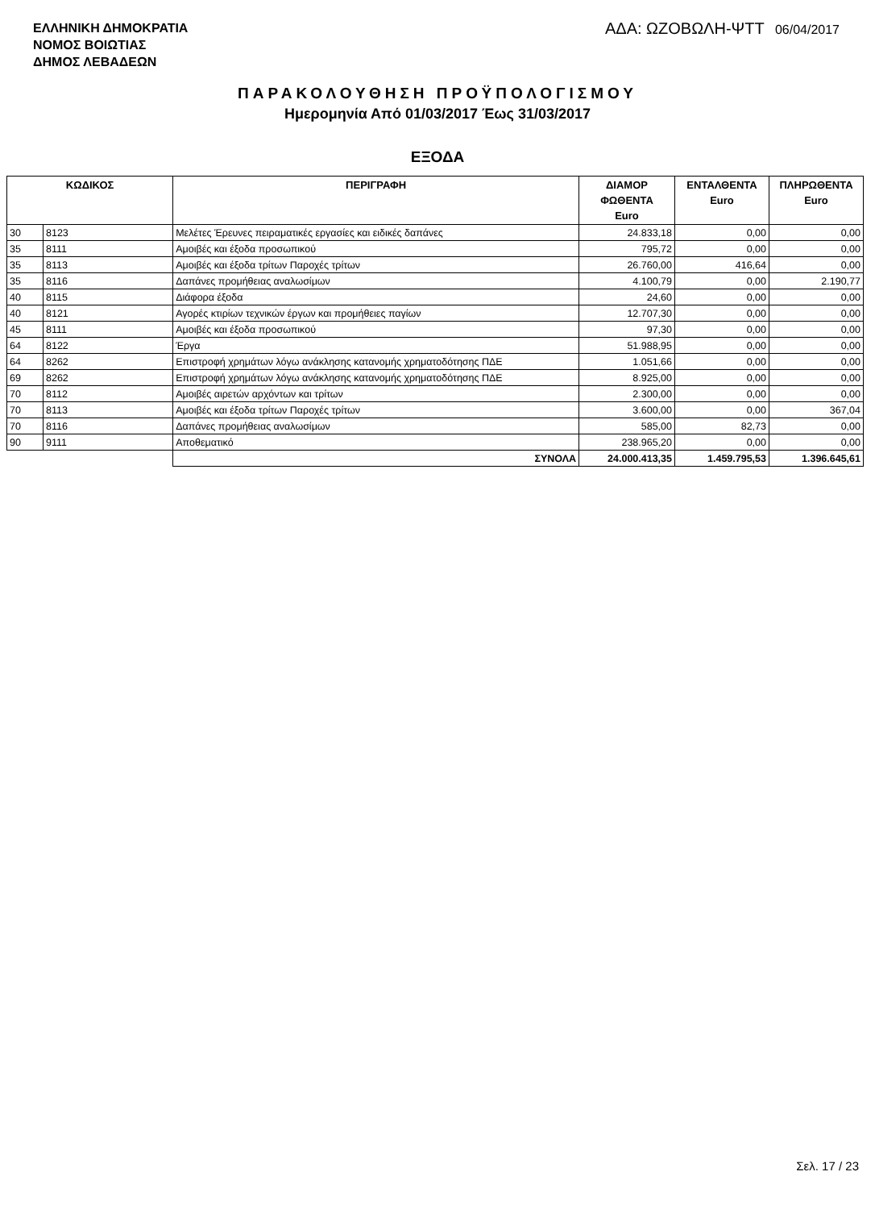ΕΛΛΗΝΙΚΗ ΔΗΜΟΚΡΑΤΙΑ
ΝΟΜΟΣ ΒΟΙΩΤΙΑΣ
ΔΗΜΟΣ ΛΕΒΑΔΕΩΝ
ΑΔΑ: ΩΖΟΒΩΛΗ-ΨΤΤ 06/04/2017
ΠΑΡΑΚΟΛΟΥΘΗΣΗ ΠΡΟΫΠΟΛΟΓΙΣΜΟΥ
Ημερομηνία Από 01/03/2017 Έως 31/03/2017
ΕΞΟΔΑ
| ΚΩΔΙΚΟΣ | | ΠΕΡΙΓΡΑΦΗ | ΔΙΑΜΟΡ ΦΩΘΕΝΤΑ Euro | ΕΝΤΑΛΘΕΝΤΑ Euro | ΠΛΗΡΩΘΕΝΤΑ Euro |
| --- | --- | --- | --- | --- | --- |
| 30 | 8123 | Μελέτες Έρευνες πειραματικές εργασίες και ειδικές δαπάνες | 24.833,18 | 0,00 | 0,00 |
| 35 | 8111 | Αμοιβές και έξοδα προσωπικού | 795,72 | 0,00 | 0,00 |
| 35 | 8113 | Αμοιβές και έξοδα τρίτων Παροχές τρίτων | 26.760,00 | 416,64 | 0,00 |
| 35 | 8116 | Δαπάνες προμήθειας αναλωσίμων | 4.100,79 | 0,00 | 2.190,77 |
| 40 | 8115 | Διάφορα έξοδα | 24,60 | 0,00 | 0,00 |
| 40 | 8121 | Αγορές κτιρίων τεχνικών έργων και προμήθειες παγίων | 12.707,30 | 0,00 | 0,00 |
| 45 | 8111 | Αμοιβές και έξοδα προσωπικού | 97,30 | 0,00 | 0,00 |
| 64 | 8122 | Έργα | 51.988,95 | 0,00 | 0,00 |
| 64 | 8262 | Επιστροφή χρημάτων λόγω ανάκλησης κατανομής χρηματοδότησης ΠΔΕ | 1.051,66 | 0,00 | 0,00 |
| 69 | 8262 | Επιστροφή χρημάτων λόγω ανάκλησης κατανομής χρηματοδότησης ΠΔΕ | 8.925,00 | 0,00 | 0,00 |
| 70 | 8112 | Αμοιβές αιρετών αρχόντων και τρίτων | 2.300,00 | 0,00 | 0,00 |
| 70 | 8113 | Αμοιβές και έξοδα τρίτων Παροχές τρίτων | 3.600,00 | 0,00 | 367,04 |
| 70 | 8116 | Δαπάνες προμήθειας αναλωσίμων | 585,00 | 82,73 | 0,00 |
| 90 | 9111 | Αποθεματικό | 238.965,20 | 0,00 | 0,00 |
| | | ΣΥΝΟΛΑ | 24.000.413,35 | 1.459.795,53 | 1.396.645,61 |
Σελ. 17 / 23